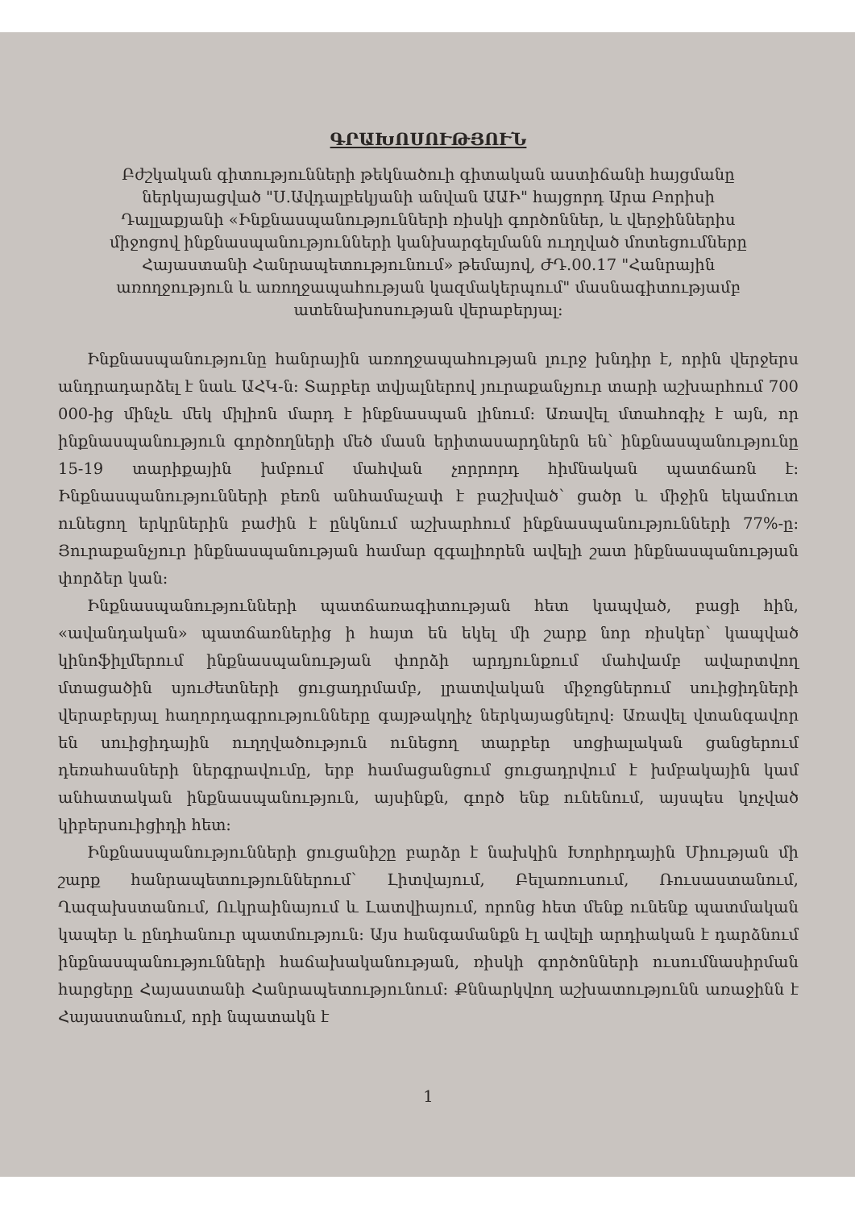ԳՐԱԽՈՍՈՒԹՅՈՒՆ
Բժշկական գիտությունների թեկնածուի գիտական աստիճանի հայցմանը ներկայացված "Ս.Ավդալբեկյանի անվան ԱԱԻ" հայցորդ Արա Բորիսի Դալլաքյանի «Ինքնասպանությունների ռիսկի գործոններ, և վերջիններիս միջոցով ինքնասպանությունների կանխարգելմանն ուղղված մոտեցումները Հայաստանի Հանրապետությունում» թեմայով, ԺԴ.00.17 "Հանրային առողջություն և առողջապահության կազմակերպում" մասնագիտությամբ ատենախոսության վերաբերյալ:
Ինքնասպանությունը հանրային առողջապահության լուրջ խնդիր է, որին վերջերս անդրադարձել է նաև ԱՀԿ-ն: Տարբեր տվյալներով յուրաքանչյուր տարի աշխարհում 700 000-ից մինչև մեկ միլիոն մարդ է ինքնասպան լինում: Առավել մտահոգիչ է այն, որ ինքնասպանություն գործողների մեծ մասն երիտասարդներն են՝ ինքնասպանությունը 15-19 տարիքային խմբում մահվան չորրորդ հիմնական պատճառն է: Ինքնասպանությունների բեռն անհամաչափ է բաշխված՝ ցածր և միջին եկամուտ ունեցող երկրներին բաժին է ընկնում աշխարհում ինքնասպանությունների 77%-ը: Յուրաքանչյուր ինքնասպանության համար զգալիորեն ավելի շատ ինքնասպանության փորձեր կան:
Ինքնասպանությունների պատճառագիտության հետ կապված, բացի հին, «ավանդական» պատճառներից ի հայտ են եկել մի շարք նոր ռիսկեր՝ կապված կինոֆիլմերում ինքնասպանության փորձի արդյունքում մահվամբ ավարտվող մտացածին սյուժետների ցուցադրմամբ, լրատվական միջոցներում սուիցիդների վերաբերյալ հաղորդագրությունները գայթակղիչ ներկայացնելով: Առավել վտանգավոր են սուիցիդային ուղղվածություն ունեցող տարբեր սոցիալական ցանցերում դեռահասների ներգրավումը, երբ համացանցում ցուցադրվում է խմբակային կամ անհատական ինքնասպանություն, այսինքն, գործ ենք ունենում, այսպես կոչված կիբերսուիցիդի հետ:
Ինքնասպանությունների ցուցանիշը բարձր է նախկին Խորհրդային Միության մի շարք հանրապետություններում՝ Լիտվայում, Բելառուսում, Ռուսաստանում, Ղազախստանում, Ուկրաինայում և Լատվիայում, որոնց հետ մենք ունենք պատմական կապեր և ընդհանուր պատմություն: Այս հանգամանքն էլ ավելի արդիական է դարձնում ինքնասպանությունների հաճախականության, ռիսկի գործոնների ուսումնասիրման հարցերը Հայաստանի Հանրապետությունում: Քննարկվող աշխատությունն առաջինն է Հայաստանում, որի նպատակն է
1